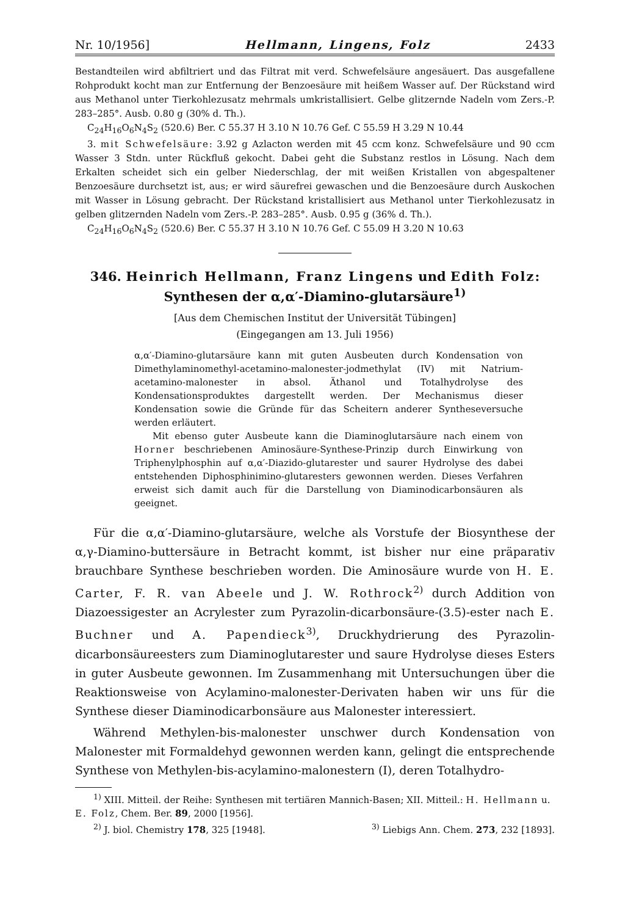Nr. 10/1956] Hellmann, Lingens, Folz 2433
Bestandteilen wird abfiltriert und das Filtrat mit verd. Schwefelsäure angesäuert. Das ausgefallene Rohprodukt kocht man zur Entfernung der Benzoesäure mit heißem Wasser auf. Der Rückstand wird aus Methanol unter Tierkohlezusatz mehrmals umkristallisiert. Gelbe glitzernde Nadeln vom Zers.-P. 283–285°. Ausb. 0.80 g (30% d. Th.).
C<sub>24</sub>H<sub>16</sub>O<sub>6</sub>N<sub>4</sub>S<sub>2</sub> (520.6) Ber. C 55.37 H 3.10 N 10.76 Gef. C 55.59 H 3.29 N 10.44
3. mit Schwefelsäure: 3.92 g Azlacton werden mit 45 ccm konz. Schwefelsäure und 90 ccm Wasser 3 Stdn. unter Rückfluß gekocht. Dabei geht die Substanz restlos in Lösung. Nach dem Erkalten scheidet sich ein gelber Niederschlag, der mit weißen Kristallen von abgespaltener Benzoesäure durchsetzt ist, aus; er wird säurefrei gewaschen und die Benzoesäure durch Auskochen mit Wasser in Lösung gebracht. Der Rückstand kristallisiert aus Methanol unter Tierkohlezusatz in gelben glitzernden Nadeln vom Zers.-P. 283–285°. Ausb. 0.95 g (36% d. Th.).
C<sub>24</sub>H<sub>16</sub>O<sub>6</sub>N<sub>4</sub>S<sub>2</sub> (520.6) Ber. C 55.37 H 3.10 N 10.76 Gef. C 55.09 H 3.20 N 10.63
346. Heinrich Hellmann, Franz Lingens und Edith Folz: Synthesen der α,α′-Diamino-glutarsäure<sup>1)</sup>
[Aus dem Chemischen Institut der Universität Tübingen]
(Eingegangen am 13. Juli 1956)
α,α′-Diamino-glutarsäure kann mit guten Ausbeuten durch Kondensation von Dimethylaminomethyl-acetamino-malonester-jodmethylat (IV) mit Natrium-acetamino-malonester in absol. Äthanol und Totalhydrolyse des Kondensationsproduktes dargestellt werden. Der Mechanismus dieser Kondensation sowie die Gründe für das Scheitern anderer Syntheseversuche werden erläutert.
Mit ebenso guter Ausbeute kann die Diaminoglutarsäure nach einem von Horner beschriebenen Aminosäure-Synthese-Prinzip durch Einwirkung von Triphenylphosphin auf α,α′-Diazido-glutarester und saurer Hydrolyse des dabei entstehenden Diphosphinimino-glutaresters gewonnen werden. Dieses Verfahren erweist sich damit auch für die Darstellung von Diaminodicarbonsäuren als geeignet.
Für die α,α′-Diamino-glutarsäure, welche als Vorstufe der Biosynthese der α,γ-Diamino-buttersäure in Betracht kommt, ist bisher nur eine präparativ brauchbare Synthese beschrieben worden. Die Aminosäure wurde von H. E. Carter, F. R. van Abeele und J. W. Rothrock<sup>2)</sup> durch Addition von Diazoessigester an Acrylester zum Pyrazolin-dicarbonsäure-(3.5)-ester nach E. Buchner und A. Papendieck<sup>3)</sup>, Druckhydrierung des Pyrazolin-dicarbonsäureesters zum Diaminoglutarester und saure Hydrolyse dieses Esters in guter Ausbeute gewonnen. Im Zusammenhang mit Untersuchungen über die Reaktionsweise von Acylamino-malonester-Derivaten haben wir uns für die Synthese dieser Diaminodicarbonsäure aus Malonester interessiert.
Während Methylen-bis-malonester unschwer durch Kondensation von Malonester mit Formaldehyd gewonnen werden kann, gelingt die entsprechende Synthese von Methylen-bis-acylamino-malonestern (I), deren Totalhydro-
<sup>1)</sup> XIII. Mitteil. der Reihe: Synthesen mit tertiären Mannich-Basen; XII. Mitteil.: H. Hellmann u. E. Folz, Chem. Ber. 89, 2000 [1956].
<sup>2)</sup> J. biol. Chemistry 178, 325 [1948]. <sup>3)</sup> Liebigs Ann. Chem. 273, 232 [1893].